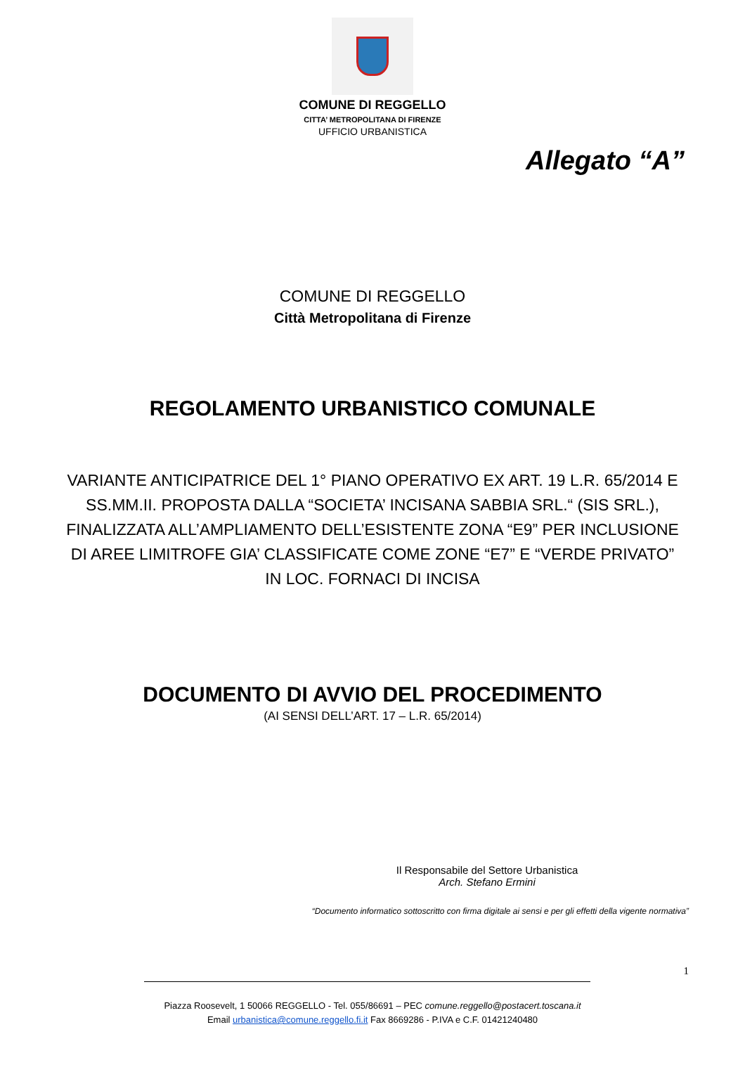COMUNE DI REGGELLO
CITTA’ METROPOLITANA DI FIRENZE
UFFICIO URBANISTICA
Allegato “A”
COMUNE DI REGGELLO
Città Metropolitana di Firenze
REGOLAMENTO URBANISTICO COMUNALE
VARIANTE ANTICIPATRICE DEL 1° PIANO OPERATIVO EX ART. 19 L.R. 65/2014 E SS.MM.II. PROPOSTA DALLA “SOCIETA’ INCISANA SABBIA SRL.“ (SIS SRL.), FINALIZZATA ALL’AMPLIAMENTO DELL’ESISTENTE ZONA “E9” PER INCLUSIONE DI AREE LIMITROFE GIA’ CLASSIFICATE COME ZONE “E7” E “VERDE PRIVATO” IN LOC. FORNACI DI INCISA
DOCUMENTO DI AVVIO DEL PROCEDIMENTO
(AI SENSI DELL’ART. 17 – L.R. 65/2014)
Il Responsabile del Settore Urbanistica
Arch. Stefano Ermini
“Documento informatico sottoscritto con firma digitale ai sensi e per gli effetti della vigente normativa”
1
Piazza Roosevelt, 1 50066 REGGELLO - Tel. 055/86691 – PEC comune.reggello@postacert.toscana.it
Email urbanistica@comune.reggello.fi.it Fax 8669286 - P.IVA e C.F. 01421240480